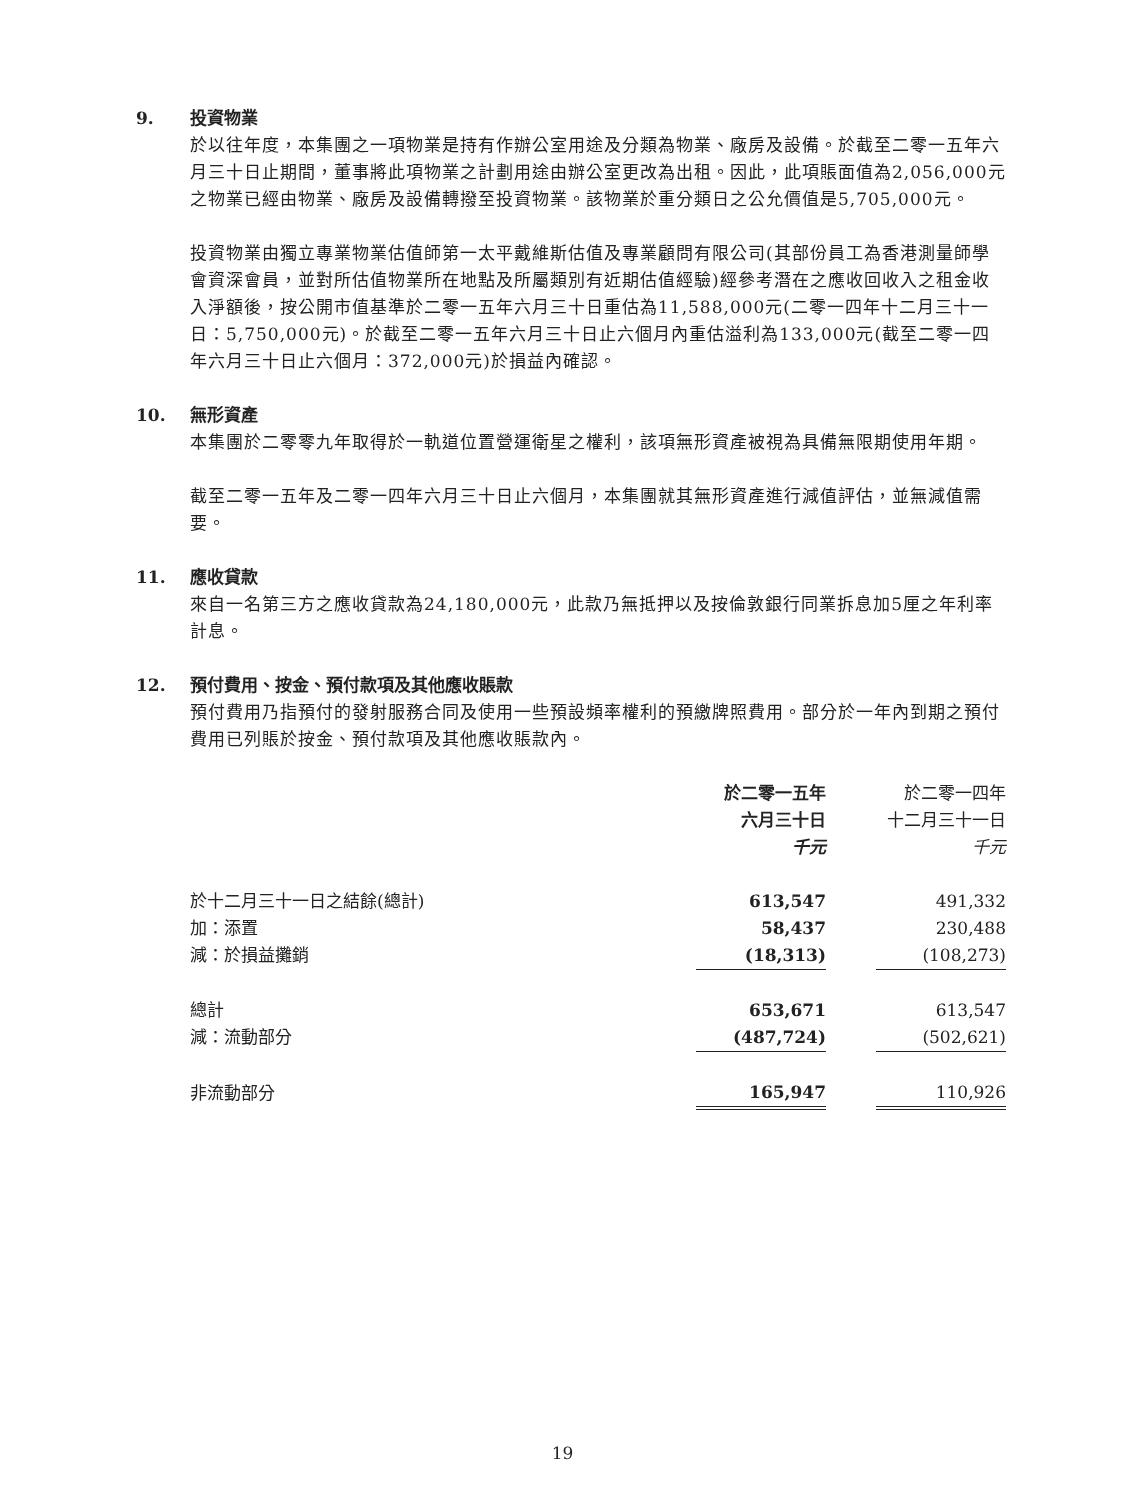9. 投資物業
於以往年度，本集團之一項物業是持有作辦公室用途及分類為物業、廠房及設備。於截至二零一五年六月三十日止期間，董事將此項物業之計劃用途由辦公室更改為出租。因此，此項賬面值為2,056,000元之物業已經由物業、廠房及設備轉撥至投資物業。該物業於重分類日之公允價值是5,705,000元。
投資物業由獨立專業物業估值師第一太平戴維斯估值及專業顧問有限公司(其部份員工為香港測量師學會資深會員，並對所估值物業所在地點及所屬類別有近期估值經驗)經參考潛在之應收回收入之租金收入淨額後，按公開市值基準於二零一五年六月三十日重估為11,588,000元(二零一四年十二月三十一日：5,750,000元)。於截至二零一五年六月三十日止六個月內重估溢利為133,000元(截至二零一四年六月三十日止六個月：372,000元)於損益內確認。
10. 無形資產
本集團於二零零九年取得於一軌道位置營運衛星之權利，該項無形資產被視為具備無限期使用年期。
截至二零一五年及二零一四年六月三十日止六個月，本集團就其無形資產進行減值評估，並無減值需要。
11. 應收貸款
來自一名第三方之應收貸款為24,180,000元，此款乃無抵押以及按倫敦銀行同業拆息加5厘之年利率計息。
12. 預付費用、按金、預付款項及其他應收賬款
預付費用乃指預付的發射服務合同及使用一些預設頻率權利的預繳牌照費用。部分於一年內到期之預付費用已列賬於按金、預付款項及其他應收賬款內。
| | 於二零一五年 六月三十日 千元 | | 於二零一四年 十二月三十一日 千元 |
| 於十二月三十一日之結餘(總計) | 613,547 | | 491,332 |
| 加：添置 | 58,437 | | 230,488 |
| 減：於損益攤銷 | (18,313) | | (108,273) |
| 總計 | 653,671 | | 613,547 |
| 減：流動部分 | (487,724) | | (502,621) |
| 非流動部分 | 165,947 | | 110,926 |
19